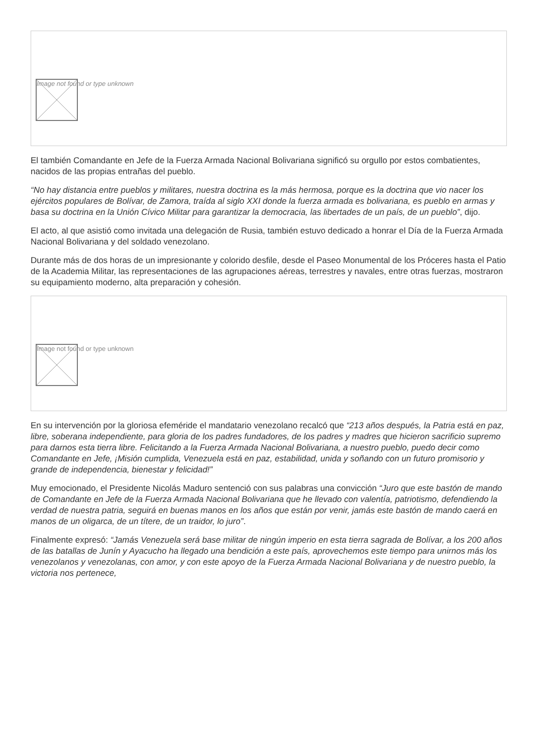Image not found or type unknown
El también Comandante en Jefe de la Fuerza Armada Nacional Bolivariana significó su orgullo por estos combatientes, nacidos de las propias entrañas del pueblo.
“No hay distancia entre pueblos y militares, nuestra doctrina es la más hermosa, porque es la doctrina que vio nacer los ejércitos populares de Bolívar, de Zamora, traída al siglo XXI donde la fuerza armada es bolivariana, es pueblo en armas y basa su doctrina en la Unión Cívico Militar para garantizar la democracia, las libertades de un país, de un pueblo”, dijo.
El acto, al que asistió como invitada una delegación de Rusia, también estuvo dedicado a honrar el Día de la Fuerza Armada Nacional Bolivariana y del soldado venezolano.
Durante más de dos horas de un impresionante y colorido desfile, desde el Paseo Monumental de los Próceres hasta el Patio de la Academia Militar, las representaciones de las agrupaciones aéreas, terrestres y navales, entre otras fuerzas, mostraron su equipamiento moderno, alta preparación y cohesión.
Image not found or type unknown
En su intervención por la gloriosa efeméride el mandatario venezolano recalcó que “213 años después, la Patria está en paz, libre, soberana independiente, para gloria de los padres fundadores, de los padres y madres que hicieron sacrificio supremo para darnos esta tierra libre. Felicitando a la Fuerza Armada Nacional Bolivariana, a nuestro pueblo, puedo decir como Comandante en Jefe, ¡Misión cumplida, Venezuela está en paz, estabilidad, unida y soñando con un futuro promisorio y grande de independencia, bienestar y felicidad!”
Muy emocionado, el Presidente Nicolás Maduro sentenció con sus palabras una convicción “Juro que este bastón de mando de Comandante en Jefe de la Fuerza Armada Nacional Bolivariana que he llevado con valentía, patriotismo, defendiendo la verdad de nuestra patria, seguirá en buenas manos en los años que están por venir, jamás este bastón de mando caerá en manos de un oligarca, de un títere, de un traidor, lo juro”.
Finalmente expresó: “Jamás Venezuela será base militar de ningún imperio en esta tierra sagrada de Bolívar, a los 200 años de las batallas de Junín y Ayacucho ha llegado una bendición a este país, aprovechemos este tiempo para unirnos más los venezolanos y venezolanas, con amor, y con este apoyo de la Fuerza Armada Nacional Bolivariana y de nuestro pueblo, la victoria nos pertenece,